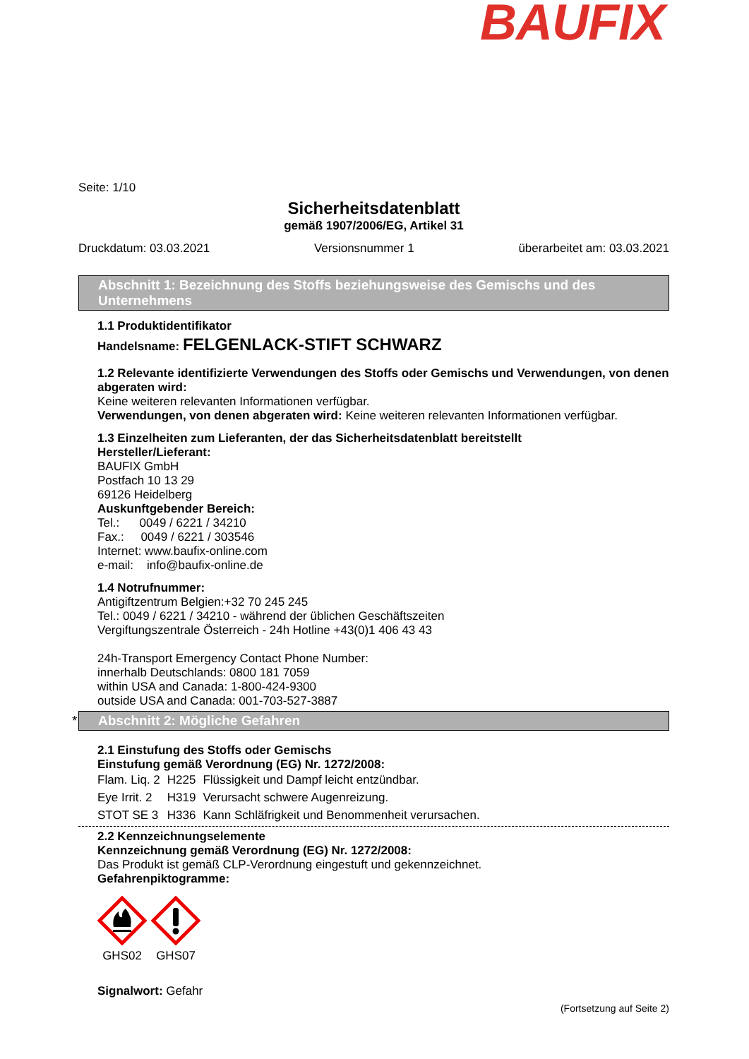BAUFIX
Seite: 1/10
Sicherheitsdatenblatt
gemäß 1907/2006/EG, Artikel 31
Druckdatum: 03.03.2021 Versionsnummer 1 überarbeitet am: 03.03.2021
Abschnitt 1: Bezeichnung des Stoffs beziehungsweise des Gemischs und des Unternehmens
1.1 Produktidentifikator
Handelsname: FELGENLACK-STIFT SCHWARZ
1.2 Relevante identifizierte Verwendungen des Stoffs oder Gemischs und Verwendungen, von denen abgeraten wird:
Keine weiteren relevanten Informationen verfügbar.
Verwendungen, von denen abgeraten wird: Keine weiteren relevanten Informationen verfügbar.
1.3 Einzelheiten zum Lieferanten, der das Sicherheitsdatenblatt bereitstellt
Hersteller/Lieferant:
BAUFIX GmbH
Postfach 10 13 29
69126 Heidelberg
Auskunftgebender Bereich:
Tel.: 0049 / 6221 / 34210
Fax.: 0049 / 6221 / 303546
Internet: www.baufix-online.com
e-mail: info@baufix-online.de
1.4 Notrufnummer:
Antigiftzentrum Belgien:+32 70 245 245
Tel.: 0049 / 6221 / 34210 - während der üblichen Geschäftszeiten
Vergiftungszentrale Österreich - 24h Hotline +43(0)1 406 43 43
24h-Transport Emergency Contact Phone Number:
innerhalb Deutschlands: 0800 181 7059
within USA and Canada: 1-800-424-9300
outside USA and Canada: 001-703-527-3887
* Abschnitt 2: Mögliche Gefahren
2.1 Einstufung des Stoffs oder Gemischs
Einstufung gemäß Verordnung (EG) Nr. 1272/2008:
| Flam. Liq. 2 | H225 | Flüssigkeit und Dampf leicht entzündbar. |
| Eye Irrit. 2 | H319 | Verursacht schwere Augenreizung. |
| STOT SE 3 | H336 | Kann Schläfrigkeit und Benommenheit verursachen. |
2.2 Kennzeichnungselemente
Kennzeichnung gemäß Verordnung (EG) Nr. 1272/2008:
Das Produkt ist gemäß CLP-Verordnung eingestuft und gekennzeichnet.
Gefahrenpiktogramme:
GHS02
GHS07
Signalwort: Gefahr
(Fortsetzung auf Seite 2)